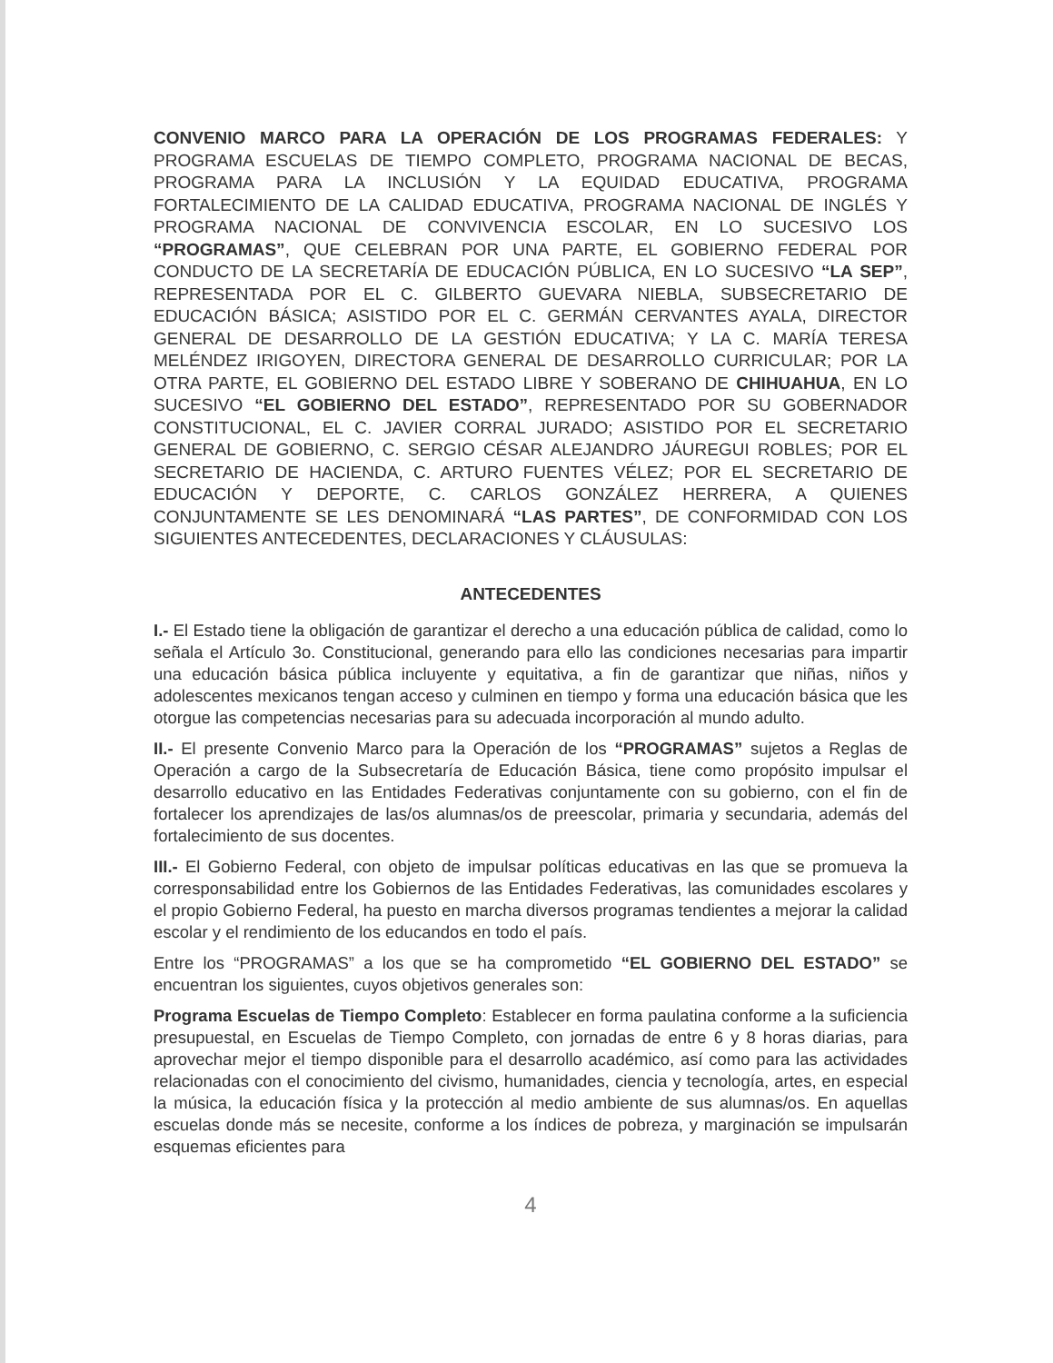CONVENIO MARCO PARA LA OPERACIÓN DE LOS PROGRAMAS FEDERALES: Y PROGRAMA ESCUELAS DE TIEMPO COMPLETO, PROGRAMA NACIONAL DE BECAS, PROGRAMA PARA LA INCLUSIÓN Y LA EQUIDAD EDUCATIVA, PROGRAMA FORTALECIMIENTO DE LA CALIDAD EDUCATIVA, PROGRAMA NACIONAL DE INGLÉS Y PROGRAMA NACIONAL DE CONVIVENCIA ESCOLAR, EN LO SUCESIVO LOS “PROGRAMAS”, QUE CELEBRAN POR UNA PARTE, EL GOBIERNO FEDERAL POR CONDUCTO DE LA SECRETARÍA DE EDUCACIÓN PÚBLICA, EN LO SUCESIVO “LA SEP”, REPRESENTADA POR EL C. GILBERTO GUEVARA NIEBLA, SUBSECRETARIO DE EDUCACIÓN BÁSICA; ASISTIDO POR EL C. GERMÁN CERVANTES AYALA, DIRECTOR GENERAL DE DESARROLLO DE LA GESTIÓN EDUCATIVA; Y LA C. MARÍA TERESA MELÉNDEZ IRIGOYEN, DIRECTORA GENERAL DE DESARROLLO CURRICULAR; POR LA OTRA PARTE, EL GOBIERNO DEL ESTADO LIBRE Y SOBERANO DE CHIHUAHUA, EN LO SUCESIVO “EL GOBIERNO DEL ESTADO”, REPRESENTADO POR SU GOBERNADOR CONSTITUCIONAL, EL C. JAVIER CORRAL JURADO; ASISTIDO POR EL SECRETARIO GENERAL DE GOBIERNO, C. SERGIO CÉSAR ALEJANDRO JÁUREGUI ROBLES; POR EL SECRETARIO DE HACIENDA, C. ARTURO FUENTES VÉLEZ; POR EL SECRETARIO DE EDUCACIÓN Y DEPORTE, C. CARLOS GONZÁLEZ HERRERA, A QUIENES CONJUNTAMENTE SE LES DENOMINARÁ “LAS PARTES”, DE CONFORMIDAD CON LOS SIGUIENTES ANTECEDENTES, DECLARACIONES Y CLÁUSULAS:
ANTECEDENTES
I.- El Estado tiene la obligación de garantizar el derecho a una educación pública de calidad, como lo señala el Artículo 3o. Constitucional, generando para ello las condiciones necesarias para impartir una educación básica pública incluyente y equitativa, a fin de garantizar que niñas, niños y adolescentes mexicanos tengan acceso y culminen en tiempo y forma una educación básica que les otorgue las competencias necesarias para su adecuada incorporación al mundo adulto.
II.- El presente Convenio Marco para la Operación de los “PROGRAMAS” sujetos a Reglas de Operación a cargo de la Subsecretaría de Educación Básica, tiene como propósito impulsar el desarrollo educativo en las Entidades Federativas conjuntamente con su gobierno, con el fin de fortalecer los aprendizajes de las/os alumnas/os de preescolar, primaria y secundaria, además del fortalecimiento de sus docentes.
III.- El Gobierno Federal, con objeto de impulsar políticas educativas en las que se promueva la corresponsabilidad entre los Gobiernos de las Entidades Federativas, las comunidades escolares y el propio Gobierno Federal, ha puesto en marcha diversos programas tendientes a mejorar la calidad escolar y el rendimiento de los educandos en todo el país.
Entre los “PROGRAMAS” a los que se ha comprometido “EL GOBIERNO DEL ESTADO” se encuentran los siguientes, cuyos objetivos generales son:
Programa Escuelas de Tiempo Completo: Establecer en forma paulatina conforme a la suficiencia presupuestal, en Escuelas de Tiempo Completo, con jornadas de entre 6 y 8 horas diarias, para aprovechar mejor el tiempo disponible para el desarrollo académico, así como para las actividades relacionadas con el conocimiento del civismo, humanidades, ciencia y tecnología, artes, en especial la música, la educación física y la protección al medio ambiente de sus alumnas/os. En aquellas escuelas donde más se necesite, conforme a los índices de pobreza, y marginación se impulsarán esquemas eficientes para
4